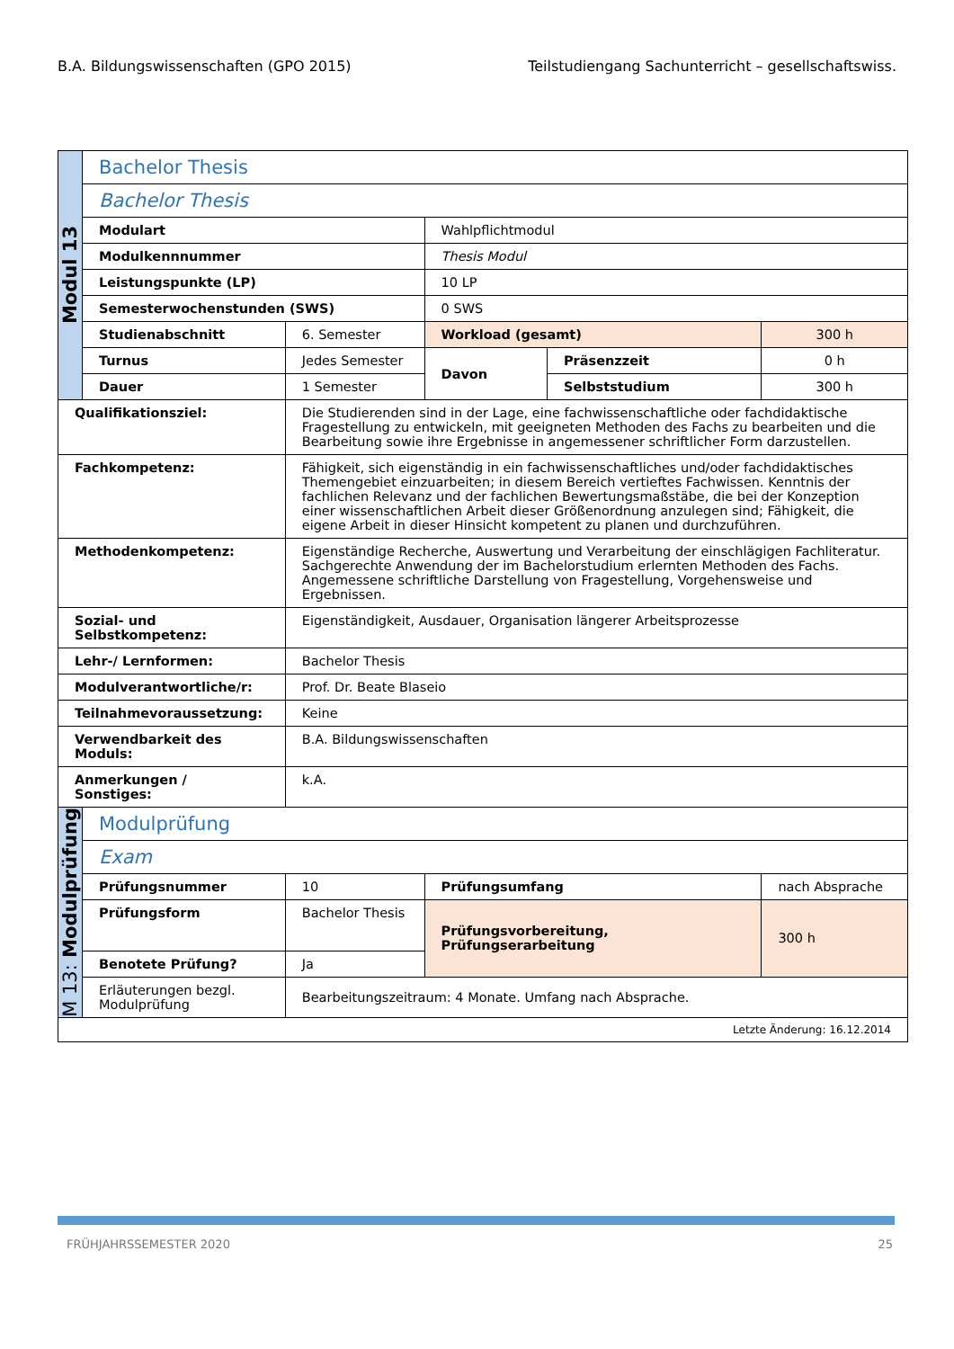B.A. Bildungswissenschaften (GPO 2015) Teilstudiengang Sachunterricht – gesellschaftswiss.
| Modul 13 | Bachelor Thesis | | | | |
| | Bachelor Thesis | | | | |
| | Modulart | | Wahlpflichtmodul | | |
| | Modulkennnummer | | Thesis Modul | | |
| | Leistungspunkte (LP) | | 10 LP | | |
| | Semesterwochenstunden (SWS) | | 0 SWS | | |
| | Studienabschnitt | 6. Semester | Workload (gesamt) | | 300 h |
| | Turnus | Jedes Semester | Davon | Präsenzzeit | 0 h |
| | Dauer | 1 Semester | | Selbststudium | 300 h |
| Qualifikationsziel: | | Die Studierenden sind in der Lage, eine fachwissenschaftliche oder fachdidaktische Fragestellung zu entwickeln, mit geeigneten Methoden des Fachs zu bearbeiten und die Bearbeitung sowie ihre Ergebnisse in angemessener schriftlicher Form darzustellen. | | | |
| Fachkompetenz: | | Fähigkeit, sich eigenständig in ein fachwissenschaftliches und/oder fachdidaktisches Themengebiet einzuarbeiten; in diesem Bereich vertieftes Fachwissen. Kenntnis der fachlichen Relevanz und der fachlichen Bewertungsmaßstäbe, die bei der Konzeption einer wissenschaftlichen Arbeit dieser Größenordnung anzulegen sind; Fähigkeit, die eigene Arbeit in dieser Hinsicht kompetent zu planen und durchzuführen. | | | |
| Methodenkompetenz: | | Eigenständige Recherche, Auswertung und Verarbeitung der einschlägigen Fachliteratur. Sachgerechte Anwendung der im Bachelorstudium erlernten Methoden des Fachs. Angemessene schriftliche Darstellung von Fragestellung, Vorgehensweise und Ergebnissen. | | | |
| Sozial- und Selbstkompetenz: | | Eigenständigkeit, Ausdauer, Organisation längerer Arbeitsprozesse | | | |
| Lehr-/ Lernformen: | | Bachelor Thesis | | | |
| Modulverantwortliche/r: | | Prof. Dr. Beate Blaseio | | | |
| Teilnahmevoraussetzung: | | Keine | | | |
| Verwendbarkeit des Moduls: | | B.A. Bildungswissenschaften | | | |
| Anmerkungen / Sonstiges: | | k.A. | | | |
| M 13: Modulprüfung | Modulprüfung | | | | |
| | Exam | | | | |
| | Prüfungsnummer | 10 | Prüfungsumfang | | nach Absprache |
| | Prüfungsform | Bachelor Thesis | Prüfungsvorbereitung, Prüfungserarbeitung | | 300 h |
| | Benotete Prüfung? | Ja | | | |
| | Erläuterungen bezgl. Modulprüfung | Bearbeitungszeitraum: 4 Monate. Umfang nach Absprache. | | | |
| Letzte Änderung: 16.12.2014 | | | | | |
FRÜHJAHRSSEMESTER 2020 25